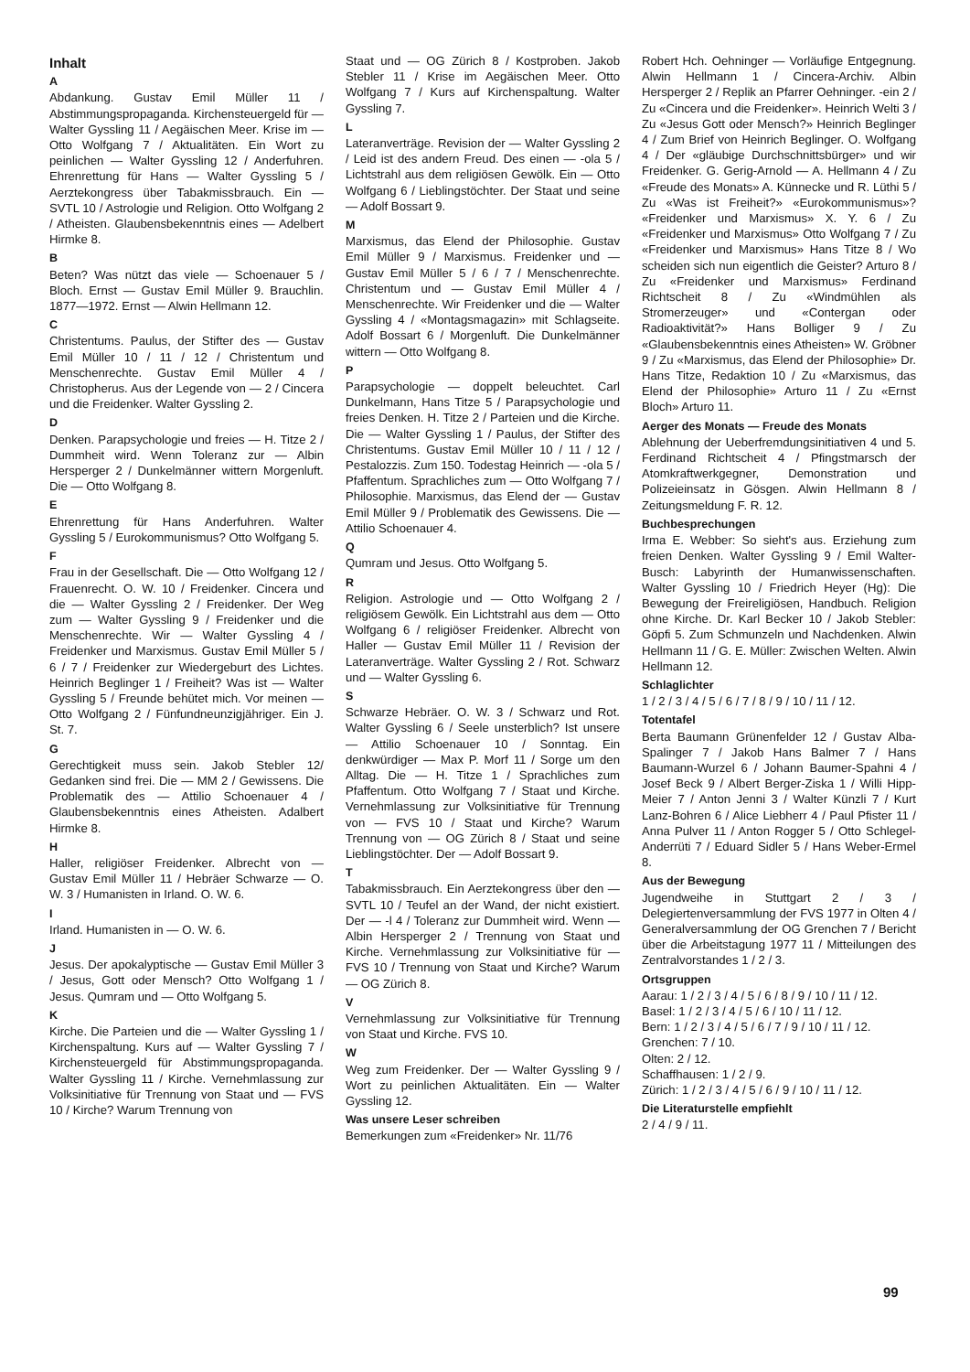Inhalt
A
Abdankung. Gustav Emil Müller 11 / Abstimmungspropaganda. Kirchensteuergeld für — Walter Gyssling 11 / Aegäischen Meer. Krise im — Otto Wolfgang 7 / Aktualitäten. Ein Wort zu peinlichen — Walter Gyssling 12 / Anderfuhren. Ehrenrettung für Hans — Walter Gyssling 5 / Aerztekongress über Tabakmissbrauch. Ein — SVTL 10 / Astrologie und Religion. Otto Wolfgang 2 / Atheisten. Glaubensbekenntnis eines — Adelbert Hirmke 8.
B
Beten? Was nützt das viele — Schoenauer 5 / Bloch. Ernst — Gustav Emil Müller 9. Brauchlin. 1877—1972. Ernst — Alwin Hellmann 12.
C
Christentums. Paulus, der Stifter des — Gustav Emil Müller 10 / 11 / 12 / Christentum und Menschenrechte. Gustav Emil Müller 4 / Christopherus. Aus der Legende von — 2 / Cincera und die Freidenker. Walter Gyssling 2.
D
Denken. Parapsychologie und freies — H. Titze 2 / Dummheit wird. Wenn Toleranz zur — Albin Hersperger 2 / Dunkelmänner wittern Morgenluft. Die — Otto Wolfgang 8.
E
Ehrenrettung für Hans Anderfuhren. Walter Gyssling 5 / Eurokommunismus? Otto Wolfgang 5.
F
Frau in der Gesellschaft. Die — Otto Wolfgang 12 / Frauenrecht. O. W. 10 / Freidenker. Cincera und die — Walter Gyssling 2 / Freidenker. Der Weg zum — Walter Gyssling 9 / Freidenker und die Menschenrechte. Wir — Walter Gyssling 4 / Freidenker und Marxismus. Gustav Emil Müller 5 / 6 / 7 / Freidenker zur Wiedergeburt des Lichtes. Heinrich Beglinger 1 / Freiheit? Was ist — Walter Gyssling 5 / Freunde behütet mich. Vor meinen — Otto Wolfgang 2 / Fünfundneunzigjähriger. Ein J. St. 7.
G
Gerechtigkeit muss sein. Jakob Stebler 12/ Gedanken sind frei. Die — MM 2 / Gewissens. Die Problematik des — Attilio Schoenauer 4 / Glaubensbekenntnis eines Atheisten. Adalbert Hirmke 8.
H
Haller, religiöser Freidenker. Albrecht von — Gustav Emil Müller 11 / Hebräer Schwarze — O. W. 3 / Humanisten in Irland. O. W. 6.
I
Irland. Humanisten in — O. W. 6.
J
Jesus. Der apokalyptische — Gustav Emil Müller 3 / Jesus, Gott oder Mensch? Otto Wolfgang 1 / Jesus. Qumram und — Otto Wolfgang 5.
K
Kirche. Die Parteien und die — Walter Gyssling 1 / Kirchenspaltung. Kurs auf — Walter Gyssling 7 / Kirchensteuergeld für Abstimmungspropaganda. Walter Gyssling 11 / Kirche. Vernehmlassung zur Volksinitiative für Trennung von Staat und — FVS 10 / Kirche? Warum Trennung von
Staat und — OG Zürich 8 / Kostproben. Jakob Stebler 11 / Krise im Aegäischen Meer. Otto Wolfgang 7 / Kurs auf Kirchenspaltung. Walter Gyssling 7.
L
Lateranverträge. Revision der — Walter Gyssling 2 / Leid ist des andern Freud. Des einen — -ola 5 / Lichtstrahl aus dem religiösen Gewölk. Ein — Otto Wolfgang 6 / Lieblingstöchter. Der Staat und seine — Adolf Bossart 9.
M
Marxismus, das Elend der Philosophie. Gustav Emil Müller 9 / Marxismus. Freidenker und — Gustav Emil Müller 5 / 6 / 7 / Menschenrechte. Christentum und — Gustav Emil Müller 4 / Menschenrechte. Wir Freidenker und die — Walter Gyssling 4 / «Montagsmagazin» mit Schlagseite. Adolf Bossart 6 / Morgenluft. Die Dunkelmänner wittern — Otto Wolfgang 8.
P
Parapsychologie — doppelt beleuchtet. Carl Dunkelmann, Hans Titze 5 / Parapsychologie und freies Denken. H. Titze 2 / Parteien und die Kirche. Die — Walter Gyssling 1 / Paulus, der Stifter des Christentums. Gustav Emil Müller 10 / 11 / 12 / Pestalozzis. Zum 150. Todestag Heinrich — -ola 5 / Pfaffentum. Sprachliches zum — Otto Wolfgang 7 / Philosophie. Marxismus, das Elend der — Gustav Emil Müller 9 / Problematik des Gewissens. Die — Attilio Schoenauer 4.
Q
Qumram und Jesus. Otto Wolfgang 5.
R
Religion. Astrologie und — Otto Wolfgang 2 / religiösem Gewölk. Ein Lichtstrahl aus dem — Otto Wolfgang 6 / religiöser Freidenker. Albrecht von Haller — Gustav Emil Müller 11 / Revision der Lateranverträge. Walter Gyssling 2 / Rot. Schwarz und — Walter Gyssling 6.
S
Schwarze Hebräer. O. W. 3 / Schwarz und Rot. Walter Gyssling 6 / Seele unsterblich? Ist unsere — Attilio Schoenauer 10 / Sonntag. Ein denkwürdiger — Max P. Morf 11 / Sorge um den Alltag. Die — H. Titze 1 / Sprachliches zum Pfaffentum. Otto Wolfgang 7 / Staat und Kirche. Vernehmlassung zur Volksinitiative für Trennung von — FVS 10 / Staat und Kirche? Warum Trennung von — OG Zürich 8 / Staat und seine Lieblingstöchter. Der — Adolf Bossart 9.
T
Tabakmissbrauch. Ein Aerztekongress über den — SVTL 10 / Teufel an der Wand, der nicht existiert. Der — -l 4 / Toleranz zur Dummheit wird. Wenn — Albin Hersperger 2 / Trennung von Staat und Kirche. Vernehmlassung zur Volksinitiative für — FVS 10 / Trennung von Staat und Kirche? Warum — OG Zürich 8.
V
Vernehmlassung zur Volksinitiative für Trennung von Staat und Kirche. FVS 10.
W
Weg zum Freidenker. Der — Walter Gyssling 9 / Wort zu peinlichen Aktualitäten. Ein — Walter Gyssling 12.
Was unsere Leser schreiben
Bemerkungen zum «Freidenker» Nr. 11/76
Robert Hch. Oehninger — Vorläufige Entgegnung. Alwin Hellmann 1 / Cincera-Archiv. Albin Hersperger 2 / Replik an Pfarrer Oehninger. -ein 2 / Zu «Cincera und die Freidenker». Heinrich Welti 3 / Zu «Jesus Gott oder Mensch?» Heinrich Beglinger 4 / Zum Brief von Heinrich Beglinger. O. Wolfgang 4 / Der «gläubige Durchschnittsbürger» und wir Freidenker. G. Gerig-Arnold — A. Hellmann 4 / Zu «Freude des Monats» A. Künnecke und R. Lüthi 5 / Zu «Was ist Freiheit?» «Eurokommunismus»? «Freidenker und Marxismus» X. Y. 6 / Zu «Freidenker und Marxismus» Otto Wolfgang 7 / Zu «Freidenker und Marxismus» Hans Titze 8 / Wo scheiden sich nun eigentlich die Geister? Arturo 8 / Zu «Freidenker und Marxismus» Ferdinand Richtscheit 8 / Zu «Windmühlen als Stromerzeuger» und «Contergan oder Radioaktivität?» Hans Bolliger 9 / Zu «Glaubensbekenntnis eines Atheisten» W. Gröbner 9 / Zu «Marxismus, das Elend der Philosophie» Dr. Hans Titze, Redaktion 10 / Zu «Marxismus, das Elend der Philosophie» Arturo 11 / Zu «Ernst Bloch» Arturo 11.
Aerger des Monats — Freude des Monats
Ablehnung der Ueberfremdungsinitiativen 4 und 5. Ferdinand Richtscheit 4 / Pfingstmarsch der Atomkraftwerkgegner, Demonstration und Polizeieinsatz in Gösgen. Alwin Hellmann 8 / Zeitungsmeldung F. R. 12.
Buchbesprechungen
Irma E. Webber: So sieht's aus. Erziehung zum freien Denken. Walter Gyssling 9 / Emil Walter-Busch: Labyrinth der Humanwissenschaften. Walter Gyssling 10 / Friedrich Heyer (Hg): Die Bewegung der Freireligiösen, Handbuch. Religion ohne Kirche. Dr. Karl Becker 10 / Jakob Stebler: Göpfi 5. Zum Schmunzeln und Nachdenken. Alwin Hellmann 11 / G. E. Müller: Zwischen Welten. Alwin Hellmann 12.
Schlaglichter
1 / 2 / 3 / 4 / 5 / 6 / 7 / 8 / 9 / 10 / 11 / 12.
Totentafel
Berta Baumann Grünenfelder 12 / Gustav Alba-Spalinger 7 / Jakob Hans Balmer 7 / Hans Baumann-Wurzel 6 / Johann Baumer-Spahni 4 / Josef Beck 9 / Albert Berger-Ziska 1 / Willi Hipp-Meier 7 / Anton Jenni 3 / Walter Künzli 7 / Kurt Lanz-Bohren 6 / Alice Liebherr 4 / Paul Pfister 11 / Anna Pulver 11 / Anton Rogger 5 / Otto Schlegel-Anderrüti 7 / Eduard Sidler 5 / Hans Weber-Ermel 8.
Aus der Bewegung
Jugendweihe in Stuttgart 2 / 3 / Delegiertenversammlung der FVS 1977 in Olten 4 / Generalversammlung der OG Grenchen 7 / Bericht über die Arbeitstagung 1977 11 / Mitteilungen des Zentralvorstandes 1 / 2 / 3.
Ortsgruppen
Aarau: 1 / 2 / 3 / 4 / 5 / 6 / 8 / 9 / 10 / 11 / 12.
Basel: 1 / 2 / 3 / 4 / 5 / 6 / 10 / 11 / 12.
Bern: 1 / 2 / 3 / 4 / 5 / 6 / 7 / 9 / 10 / 11 / 12.
Grenchen: 7 / 10.
Olten: 2 / 12.
Schaffhausen: 1 / 2 / 9.
Zürich: 1 / 2 / 3 / 4 / 5 / 6 / 9 / 10 / 11 / 12.
Die Literaturstelle empfiehlt
2 / 4 / 9 / 11.
99